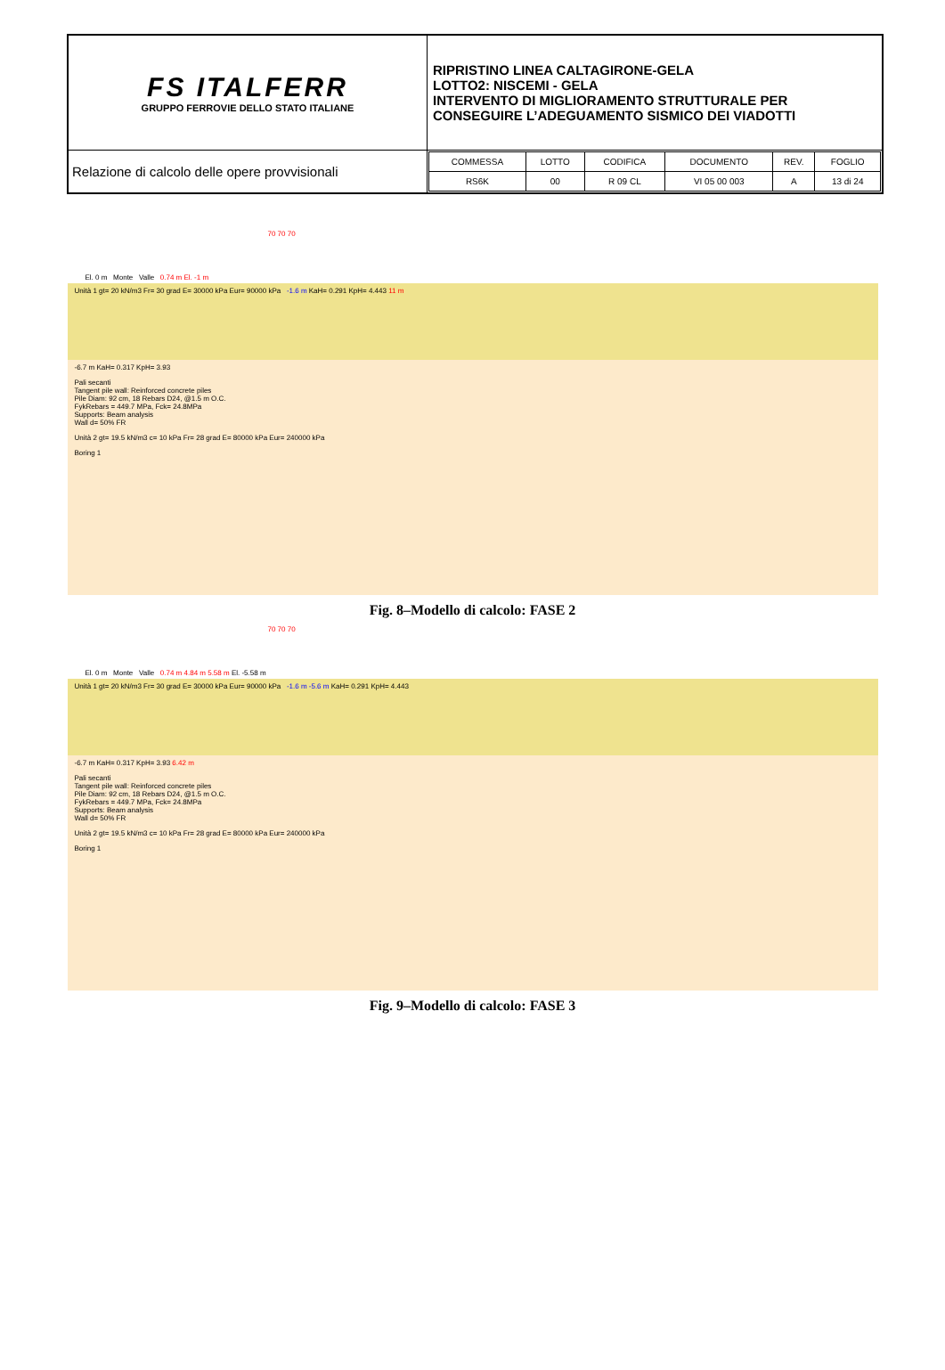| FS ITALFERR GRUPPO FERROVIE DELLO STATO ITALIANE | RIPRISTINO LINEA CALTAGIRONE-GELA LOTTO2: NISCEMI - GELA INTERVENTO DI MIGLIORAMENTO STRUTTURALE PER CONSEGUIRE L’ADEGUAMENTO SISMICO DEI VIADOTTI |
| Relazione di calcolo delle opere provvisionali | / COMMESSA / LOTTO / CODIFICA / DOCUMENTO / REV. / FOGLIO / / RS6K / 00 / R 09 CL / VI 05 00 003 / A / 13 di 24 / |
70 70 70
El. 0 m Monte Valle 0.74 m El. -1 m
Unità 1 gt= 20 kN/m3 Fr= 30 grad E= 30000 kPa Eur= 90000 kPa -1.6 m KaH= 0.291 KpH= 4.443 11 m
-6.7 m KaH= 0.317 KpH= 3.93
Pali secanti
Tangent pile wall: Reinforced concrete piles
Pile Diam: 92 cm, 18 Rebars D24, @1.5 m O.C.
FykRebars = 449.7 MPa, Fck= 24.8MPa
Supports: Beam analysis
Wall d= 50% FR
Unità 2 gt= 19.5 kN/m3 c= 10 kPa Fr= 28 grad E= 80000 kPa Eur= 240000 kPa
Boring 1
Fig. 8–Modello di calcolo: FASE 2
70 70 70
El. 0 m Monte Valle 0.74 m 4.84 m 5.58 m El. -5.58 m
Unità 1 gt= 20 kN/m3 Fr= 30 grad E= 30000 kPa Eur= 90000 kPa -1.6 m -5.6 m KaH= 0.291 KpH= 4.443
-6.7 m KaH= 0.317 KpH= 3.93 6.42 m
Pali secanti
Tangent pile wall: Reinforced concrete piles
Pile Diam: 92 cm, 18 Rebars D24, @1.5 m O.C.
FykRebars = 449.7 MPa, Fck= 24.8MPa
Supports: Beam analysis
Wall d= 50% FR
Unità 2 gt= 19.5 kN/m3 c= 10 kPa Fr= 28 grad E= 80000 kPa Eur= 240000 kPa
Boring 1
Fig. 9–Modello di calcolo: FASE 3